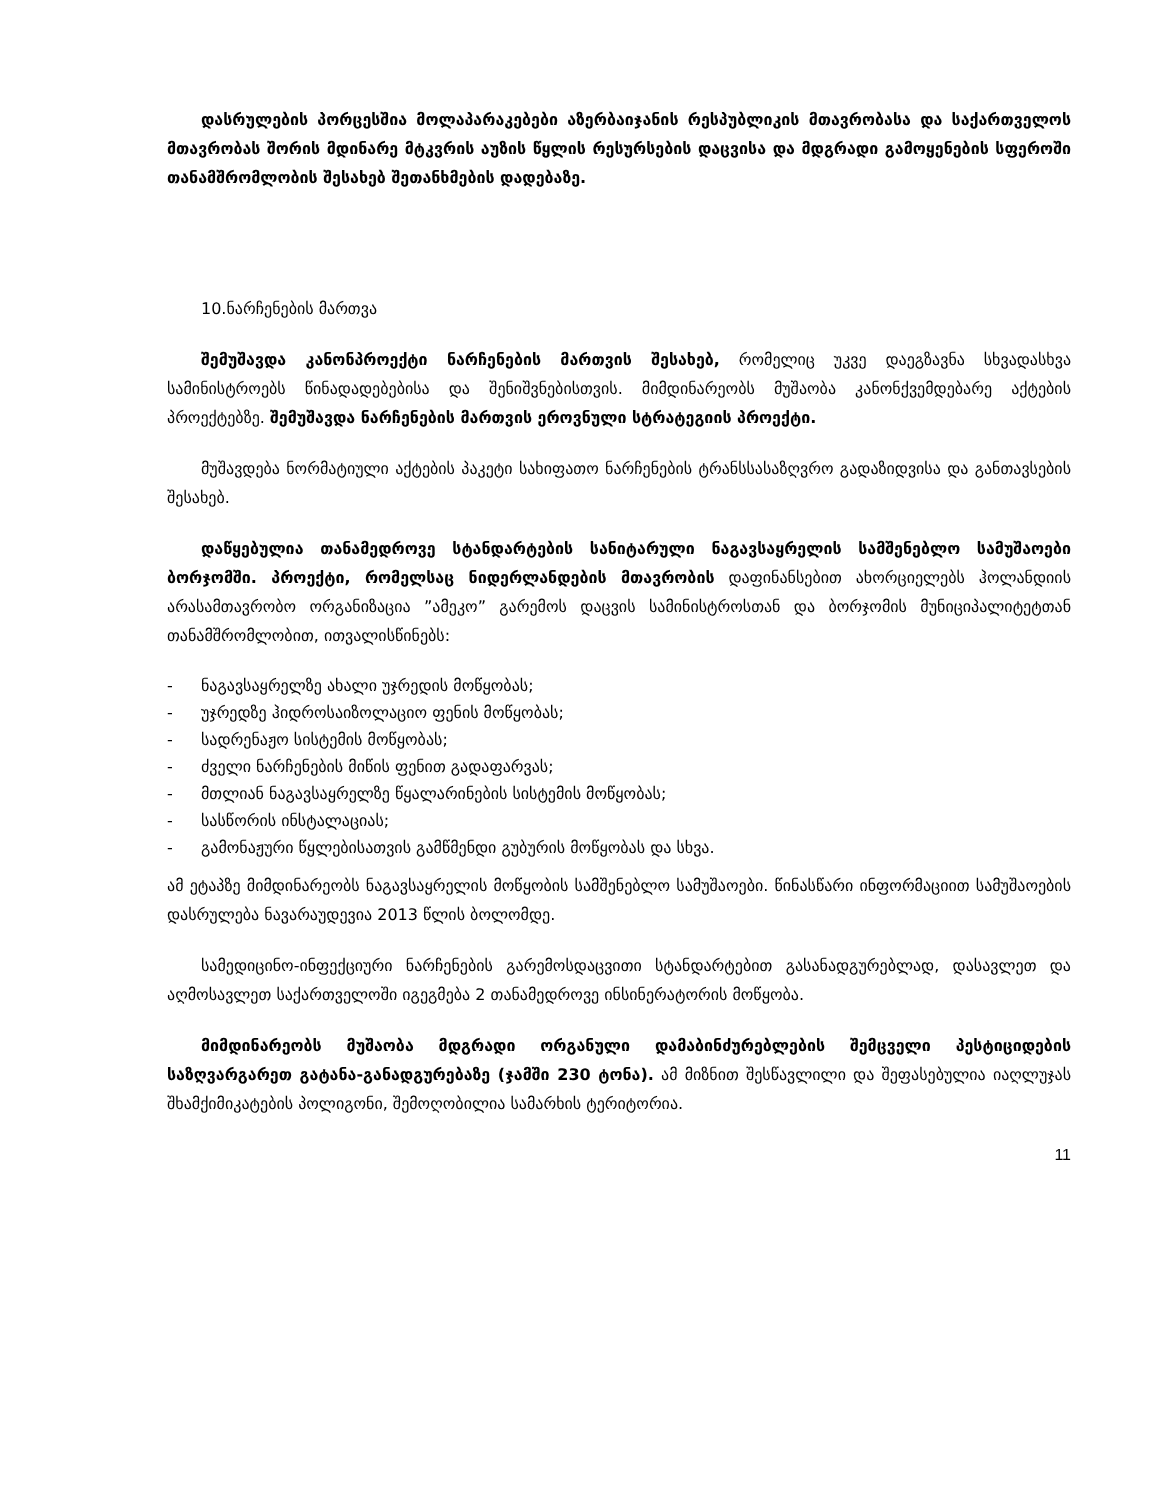დასრულების პორცესშია მოლაპარაკებები აზერბაიჯანის რესპუბლიკის მთავრობასა და საქართველოს მთავრობას შორის მდინარე მტკვრის აუზის წყლის რესურსების დაცვისა და მდგრადი გამოყენების სფეროში თანამშრომლობის შესახებ შეთანხმების დადებაზე.
10.ნარჩენების მართვა
შემუშავდა კანონპროექტი ნარჩენების მართვის შესახებ, რომელიც უკვე დაეგზავნა სხვადასხვა სამინისტროებს წინადადებებისა და შენიშვნებისთვის. მიმდინარეობს მუშაობა კანონქვემდებარე აქტების პროექტებზე. შემუშავდა ნარჩენების მართვის ეროვნული სტრატეგიის პროექტი.
მუშავდება ნორმატიული აქტების პაკეტი სახიფათო ნარჩენების ტრანსსასაზღვრო გადაზიდვისა და განთავსების შესახებ.
დაწყებულია თანამედროვე სტანდარტების სანიტარული ნაგავსაყრელის სამშენებლო სამუშაოები ბორჯომში. პროექტი, რომელსაც ნიდერლანდების მთავრობის დაფინანსებით ახორციელებს ჰოლანდიის არასამთავრობო ორგანიზაცია ”ამეკო” გარემოს დაცვის სამინისტროსთან და ბორჯომის მუნიციპალიტეტთან თანამშრომლობით, ითვალისწინებს:
- ნაგავსაყრელზე ახალი უჯრედის მოწყობას;
- უჯრედზე ჰიდროსაიზოლაციო ფენის მოწყობას;
- სადრენაჟო სისტემის მოწყობას;
- ძველი ნარჩენების მიწის ფენით გადაფარვას;
- მთლიან ნაგავსაყრელზე წყალარინების სისტემის მოწყობას;
- სასწორის ინსტალაციას;
- გამონაჟური წყლებისათვის გამწმენდი გუბურის მოწყობას და სხვა.
ამ ეტაპზე მიმდინარეობს ნაგავსაყრელის მოწყობის სამშენებლო სამუშაოები. წინასწარი ინფორმაციით სამუშაოების დასრულება ნავარაუდევია 2013 წლის ბოლომდე.
სამედიცინო-ინფექციური ნარჩენების გარემოსდაცვითი სტანდარტებით გასანადგურებლად, დასავლეთ და აღმოსავლეთ საქართველოში იგეგმება 2 თანამედროვე ინსინერატორის მოწყობა.
მიმდინარეობს მუშაობა მდგრადი ორგანული დამაბინძურებლების შემცველი პესტიციდების საზღვარგარეთ გატანა-განადგურებაზე (ჯამში 230 ტონა). ამ მიზნით შესწავლილი და შეფასებულია იაღლუჯას შხამქიმიკატების პოლიგონი, შემოღობილია სამარხის ტერიტორია.
11